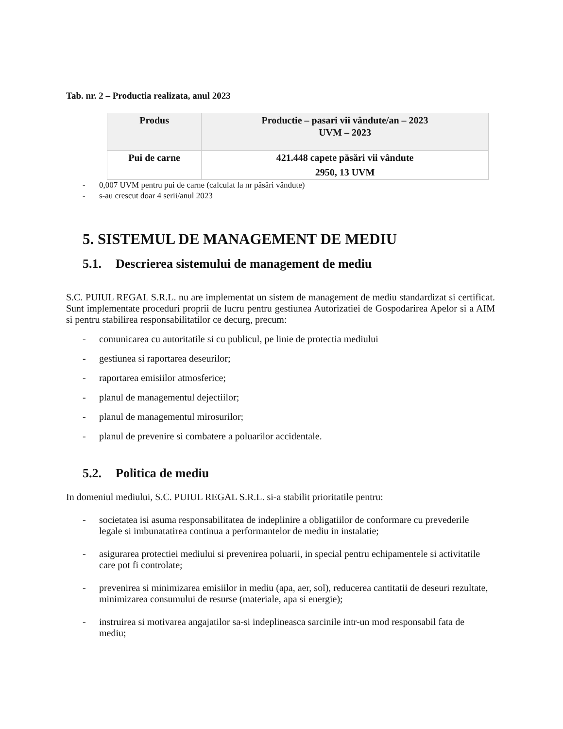Tab. nr. 2 – Productia realizata, anul 2023
| Produs | Productie – pasari vii vândute/an – 2023 UVM – 2023 |
| --- | --- |
| Pui de carne | 421.448 capete păsări vii vândute |
| | 2950, 13 UVM |
- 0,007 UVM pentru pui de carne (calculat la nr păsări vândute)
- s-au crescut doar 4 serii/anul 2023
5. SISTEMUL DE MANAGEMENT DE MEDIU
5.1. Descrierea sistemului de management de mediu
S.C. PUIUL REGAL S.R.L. nu are implementat un sistem de management de mediu standardizat si certificat. Sunt implementate proceduri proprii de lucru pentru gestiunea Autorizatiei de Gospodarirea Apelor si a AIM si pentru stabilirea responsabilitatilor ce decurg, precum:
- comunicarea cu autoritatile si cu publicul, pe linie de protectia mediului
- gestiunea si raportarea deseurilor;
- raportarea emisiilor atmosferice;
- planul de managementul dejectiilor;
- planul de managementul mirosurilor;
- planul de prevenire si combatere a poluarilor accidentale.
5.2. Politica de mediu
In domeniul mediului, S.C. PUIUL REGAL S.R.L. si-a stabilit prioritatile pentru:
- societatea isi asuma responsabilitatea de indeplinire a obligatiilor de conformare cu prevederile legale si imbunatatirea continua a performantelor de mediu in instalatie;
- asigurarea protectiei mediului si prevenirea poluarii, in special pentru echipamentele si activitatile care pot fi controlate;
- prevenirea si minimizarea emisiilor in mediu (apa, aer, sol), reducerea cantitatii de deseuri rezultate, minimizarea consumului de resurse (materiale, apa si energie);
- instruirea si motivarea angajatilor sa-si indeplineasca sarcinile intr-un mod responsabil fata de mediu;